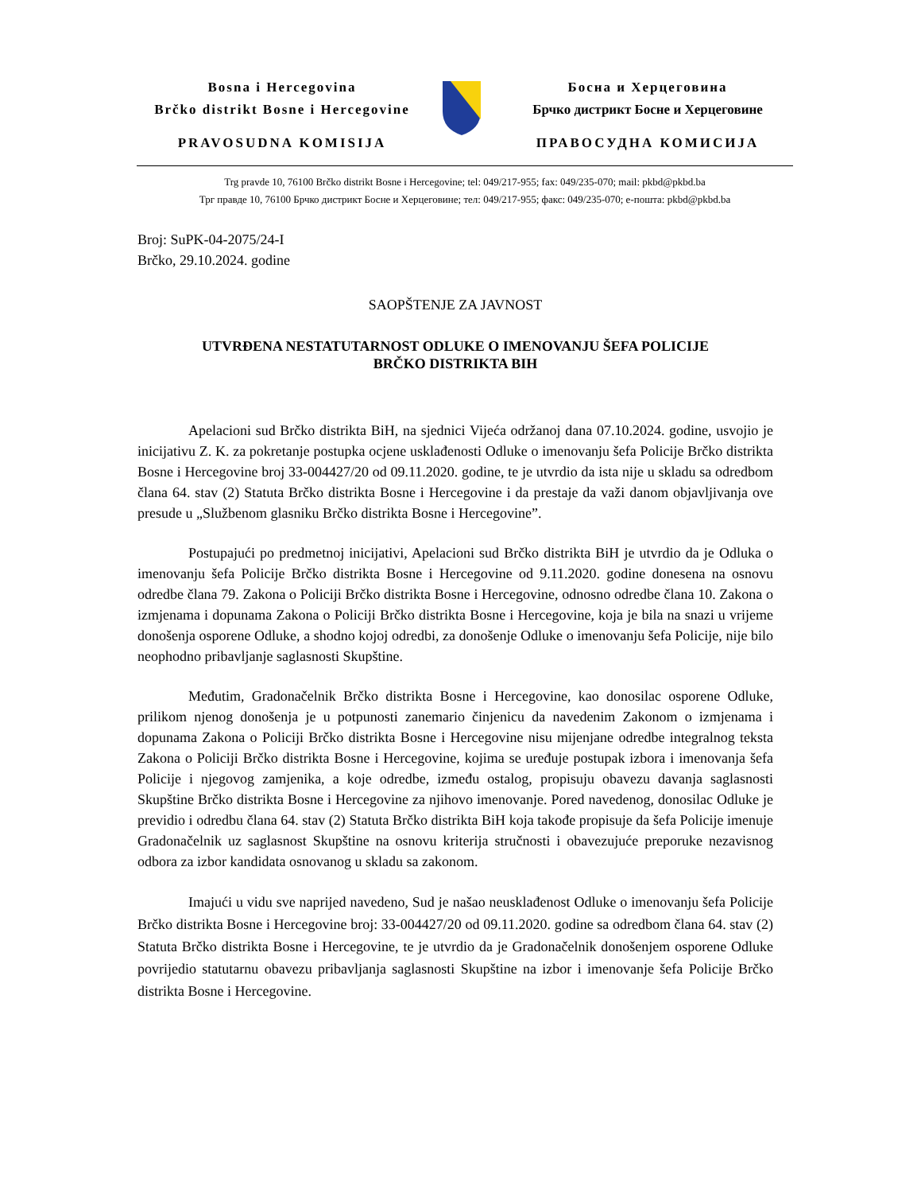Bosna i Hercegovina
Brčko distrikt Bosne i Hercegovine
PRAVOSUDNA KOMISIJA
Босна и Херцеговина
Брчко дистрикт Босне и Херцеговине
ПРАВОСУДНА КОМИСИЈА
Trg pravde 10, 76100 Brčko distrikt Bosne i Hercegovine; tel: 049/217-955; fax: 049/235-070; mail: pkbd@pkbd.ba
Трг правде 10, 76100 Брчко дистрикт Босне и Херцеговине; тел: 049/217-955; факс: 049/235-070; е-пошта: pkbd@pkbd.ba
Broj: SuPK-04-2075/24-I
Brčko, 29.10.2024. godine
SAOPŠTENJE ZA JAVNOST
UTVRĐENA NESTATUTARNOST ODLUKE O IMENOVANJU ŠEFA POLICIJE
BRČKO DISTRIKTA BIH
Apelacioni sud Brčko distrikta BiH, na sjednici Vijeća održanoj dana 07.10.2024. godine, usvojio je inicijativu Z. K. za pokretanje postupka ocjene usklađenosti Odluke o imenovanju šefa Policije Brčko distrikta Bosne i Hercegovine broj 33-004427/20 od 09.11.2020. godine, te je utvrdio da ista nije u skladu sa odredbom člana 64. stav (2) Statuta Brčko distrikta Bosne i Hercegovine i da prestaje da važi danom objavljivanja ove presude u „Službenom glasniku Brčko distrikta Bosne i Hercegovine”.
Postupajući po predmetnoj inicijativi, Apelacioni sud Brčko distrikta BiH je utvrdio da je Odluka o imenovanju šefa Policije Brčko distrikta Bosne i Hercegovine od 9.11.2020. godine donesena na osnovu odredbe člana 79. Zakona o Policiji Brčko distrikta Bosne i Hercegovine, odnosno odredbe člana 10. Zakona o izmjenama i dopunama Zakona o Policiji Brčko distrikta Bosne i Hercegovine, koja je bila na snazi u vrijeme donošenja osporene Odluke, a shodno kojoj odredbi, za donošenje Odluke o imenovanju šefa Policije, nije bilo neophodno pribavljanje saglasnosti Skupštine.
Međutim, Gradonačelnik Brčko distrikta Bosne i Hercegovine, kao donosilac osporene Odluke, prilikom njenog donošenja je u potpunosti zanemario činjenicu da navedenim Zakonom o izmjenama i dopunama Zakona o Policiji Brčko distrikta Bosne i Hercegovine nisu mijenjane odredbe integralnog teksta Zakona o Policiji Brčko distrikta Bosne i Hercegovine, kojima se uređuje postupak izbora i imenovanja šefa Policije i njegovog zamjenika, a koje odredbe, između ostalog, propisuju obavezu davanja saglasnosti Skupštine Brčko distrikta Bosne i Hercegovine za njihovo imenovanje. Pored navedenog, donosilac Odluke je previdio i odredbu člana 64. stav (2) Statuta Brčko distrikta BiH koja takođe propisuje da šefa Policije imenuje Gradonačelnik uz saglasnost Skupštine na osnovu kriterija stručnosti i obavezujuće preporuke nezavisnog odbora za izbor kandidata osnovanog u skladu sa zakonom.
Imajući u vidu sve naprijed navedeno, Sud je našao neusklađenost Odluke o imenovanju šefa Policije Brčko distrikta Bosne i Hercegovine broj: 33-004427/20 od 09.11.2020. godine sa odredbom člana 64. stav (2) Statuta Brčko distrikta Bosne i Hercegovine, te je utvrdio da je Gradonačelnik donošenjem osporene Odluke povrijedio statutarnu obavezu pribavljanja saglasnosti Skupštine na izbor i imenovanje šefa Policije Brčko distrikta Bosne i Hercegovine.